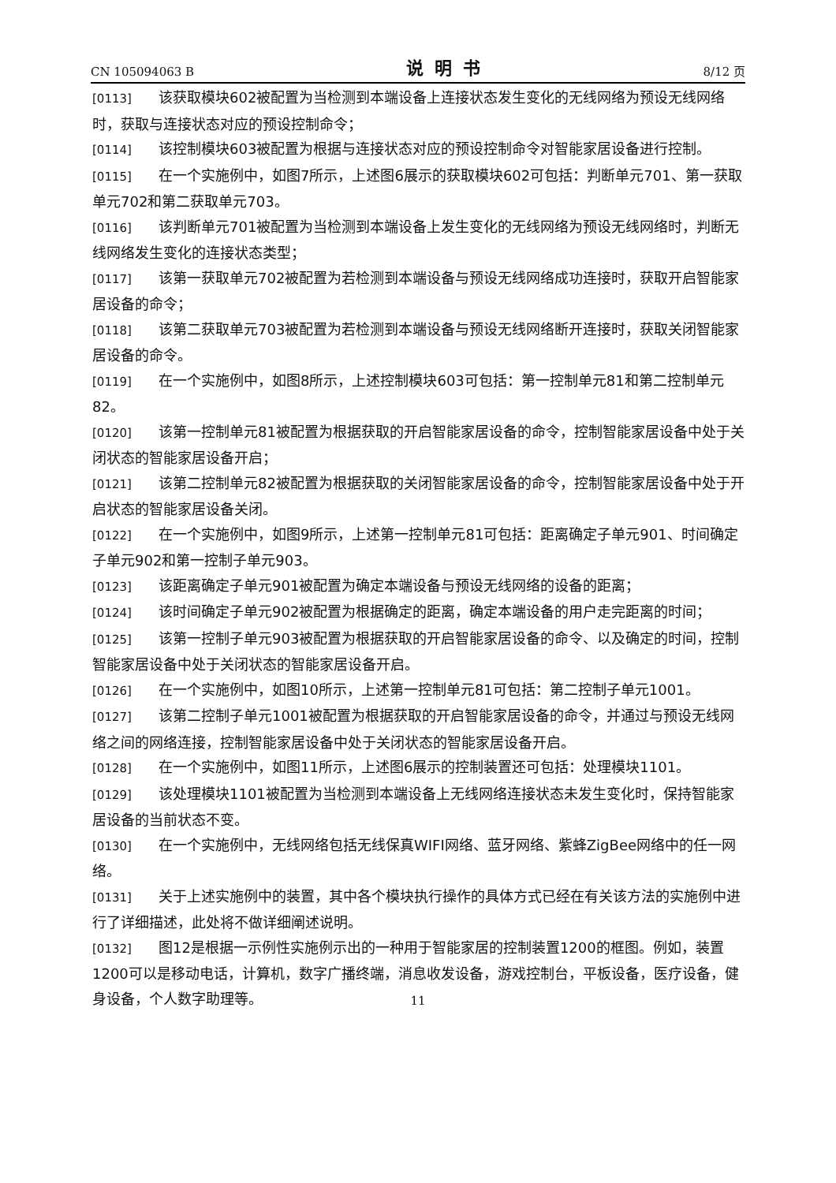CN 105094063 B 说明书 8/12 页
[0113] 该获取模块602被配置为当检测到本端设备上连接状态发生变化的无线网络为预设无线网络时，获取与连接状态对应的预设控制命令；
[0114] 该控制模块603被配置为根据与连接状态对应的预设控制命令对智能家居设备进行控制。
[0115] 在一个实施例中，如图7所示，上述图6展示的获取模块602可包括：判断单元701、第一获取单元702和第二获取单元703。
[0116] 该判断单元701被配置为当检测到本端设备上发生变化的无线网络为预设无线网络时，判断无线网络发生变化的连接状态类型；
[0117] 该第一获取单元702被配置为若检测到本端设备与预设无线网络成功连接时，获取开启智能家居设备的命令；
[0118] 该第二获取单元703被配置为若检测到本端设备与预设无线网络断开连接时，获取关闭智能家居设备的命令。
[0119] 在一个实施例中，如图8所示，上述控制模块603可包括：第一控制单元81和第二控制单元82。
[0120] 该第一控制单元81被配置为根据获取的开启智能家居设备的命令，控制智能家居设备中处于关闭状态的智能家居设备开启；
[0121] 该第二控制单元82被配置为根据获取的关闭智能家居设备的命令，控制智能家居设备中处于开启状态的智能家居设备关闭。
[0122] 在一个实施例中，如图9所示，上述第一控制单元81可包括：距离确定子单元901、时间确定子单元902和第一控制子单元903。
[0123] 该距离确定子单元901被配置为确定本端设备与预设无线网络的设备的距离；
[0124] 该时间确定子单元902被配置为根据确定的距离，确定本端设备的用户走完距离的时间；
[0125] 该第一控制子单元903被配置为根据获取的开启智能家居设备的命令、以及确定的时间，控制智能家居设备中处于关闭状态的智能家居设备开启。
[0126] 在一个实施例中，如图10所示，上述第一控制单元81可包括：第二控制子单元1001。
[0127] 该第二控制子单元1001被配置为根据获取的开启智能家居设备的命令，并通过与预设无线网络之间的网络连接，控制智能家居设备中处于关闭状态的智能家居设备开启。
[0128] 在一个实施例中，如图11所示，上述图6展示的控制装置还可包括：处理模块1101。
[0129] 该处理模块1101被配置为当检测到本端设备上无线网络连接状态未发生变化时，保持智能家居设备的当前状态不变。
[0130] 在一个实施例中，无线网络包括无线保真WIFI网络、蓝牙网络、紫蜂ZigBee网络中的任一网络。
[0131] 关于上述实施例中的装置，其中各个模块执行操作的具体方式已经在有关该方法的实施例中进行了详细描述，此处将不做详细阐述说明。
[0132] 图12是根据一示例性实施例示出的一种用于智能家居的控制装置1200的框图。例如，装置1200可以是移动电话，计算机，数字广播终端，消息收发设备，游戏控制台，平板设备，医疗设备，健身设备，个人数字助理等。
11